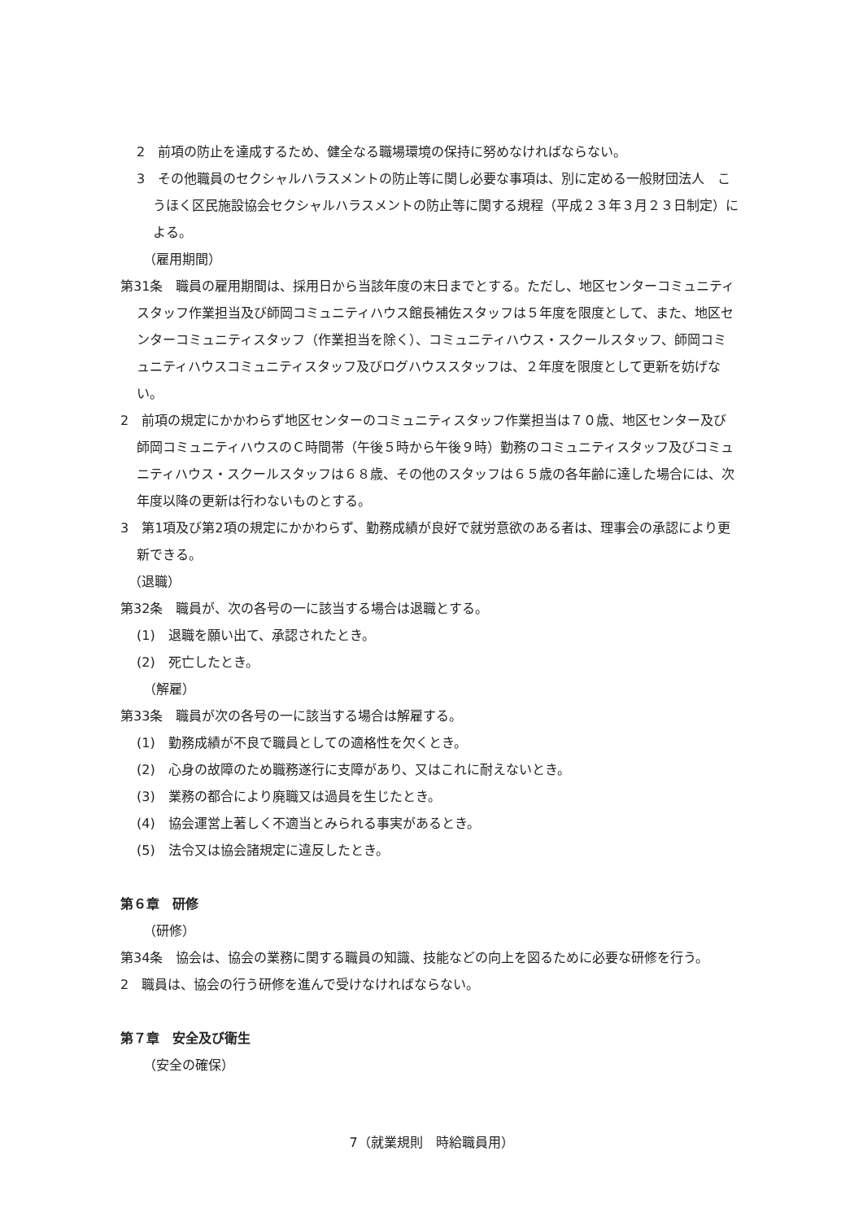2　前項の防止を達成するため、健全なる職場環境の保持に努めなければならない。
3　その他職員のセクシャルハラスメントの防止等に関し必要な事項は、別に定める一般財団法人　こうほく区民施設協会セクシャルハラスメントの防止等に関する規程（平成２３年３月２３日制定）による。
（雇用期間）
第31条　職員の雇用期間は、採用日から当該年度の末日までとする。ただし、地区センターコミュニティスタッフ作業担当及び師岡コミュニティハウス館長補佐スタッフは５年度を限度として、また、地区センターコミュニティスタッフ（作業担当を除く）、コミュニティハウス・スクールスタッフ、師岡コミュニティハウスコミュニティスタッフ及びログハウススタッフは、２年度を限度として更新を妨げない。
2　前項の規定にかかわらず地区センターのコミュニティスタッフ作業担当は７０歳、地区センター及び師岡コミュニティハウスのＣ時間帯（午後５時から午後９時）勤務のコミュニティスタッフ及びコミュニティハウス・スクールスタッフは６８歳、その他のスタッフは６５歳の各年齢に達した場合には、次年度以降の更新は行わないものとする。
3　第1項及び第2項の規定にかかわらず、勤務成績が良好で就労意欲のある者は、理事会の承認により更新できる。
（退職）
第32条　職員が、次の各号の一に該当する場合は退職とする。
(1)　退職を願い出て、承認されたとき。
(2)　死亡したとき。
（解雇）
第33条　職員が次の各号の一に該当する場合は解雇する。
(1)　勤務成績が不良で職員としての適格性を欠くとき。
(2)　心身の故障のため職務遂行に支障があり、又はこれに耐えないとき。
(3)　業務の都合により廃職又は過員を生じたとき。
(4)　協会運営上著しく不適当とみられる事実があるとき。
(5)　法令又は協会諸規定に違反したとき。
第６章　研修
（研修）
第34条　協会は、協会の業務に関する職員の知識、技能などの向上を図るために必要な研修を行う。
2　職員は、協会の行う研修を進んで受けなければならない。
第７章　安全及び衛生
（安全の確保）
7（就業規則　時給職員用）